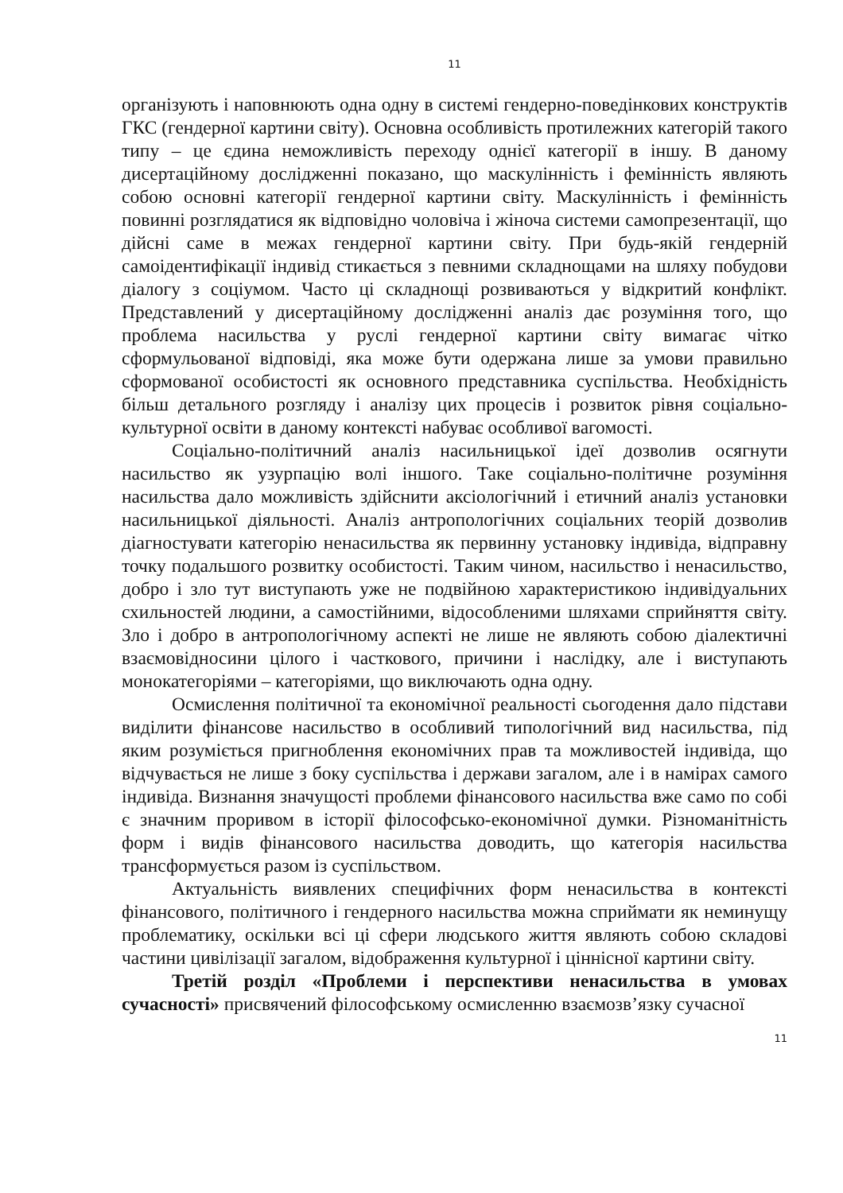11
організують і наповнюють одна одну в системі гендерно-поведінкових конструктів ГКС (гендерної картини світу). Основна особливість протилежних категорій такого типу – це єдина неможливість переходу однієї категорії в іншу. В даному дисертаційному дослідженні показано, що маскулінність і фемінність являють собою основні категорії гендерної картини світу. Маскулінність і фемінність повинні розглядатися як відповідно чоловіча і жіноча системи самопрезентації, що дійсні саме в межах гендерної картини світу. При будь-якій гендерній самоідентифікації індивід стикається з певними складнощами на шляху побудови діалогу з соціумом. Часто ці складнощі розвиваються у відкритий конфлікт. Представлений у дисертаційному дослідженні аналіз дає розуміння того, що проблема насильства у руслі гендерної картини світу вимагає чітко сформульованої відповіді, яка може бути одержана лише за умови правильно сформованої особистості як основного представника суспільства. Необхідність більш детального розгляду і аналізу цих процесів і розвиток рівня соціально-культурної освіти в даному контексті набуває особливої вагомості.
Соціально-політичний аналіз насильницької ідеї дозволив осягнути насильство як узурпацію волі іншого. Таке соціально-політичне розуміння насильства дало можливість здійснити аксіологічний і етичний аналіз установки насильницької діяльності. Аналіз антропологічних соціальних теорій дозволив діагностувати категорію ненасильства як первинну установку індивіда, відправну точку подальшого розвитку особистості. Таким чином, насильство і ненасильство, добро і зло тут виступають уже не подвійною характеристикою індивідуальних схильностей людини, а самостійними, відособленими шляхами сприйняття світу. Зло і добро в антропологічному аспекті не лише не являють собою діалектичні взаємовідносини цілого і часткового, причини і наслідку, але і виступають монокатегоріями – категоріями, що виключають одна одну.
Осмислення політичної та економічної реальності сьогодення дало підстави виділити фінансове насильство в особливий типологічний вид насильства, під яким розуміється пригноблення економічних прав та можливостей індивіда, що відчувається не лише з боку суспільства і держави загалом, але і в намірах самого індивіда. Визнання значущості проблеми фінансового насильства вже само по собі є значним проривом в історії філософсько-економічної думки. Різноманітність форм і видів фінансового насильства доводить, що категорія насильства трансформується разом із суспільством.
Актуальність виявлених специфічних форм ненасильства в контексті фінансового, політичного і гендерного насильства можна сприймати як неминущу проблематику, оскільки всі ці сфери людського життя являють собою складові частини цивілізації загалом, відображення культурної і ціннісної картини світу.
Третій розділ «Проблеми і перспективи ненасильства в умовах сучасності» присвячений філософському осмисленню взаємозв’язку сучасної
11